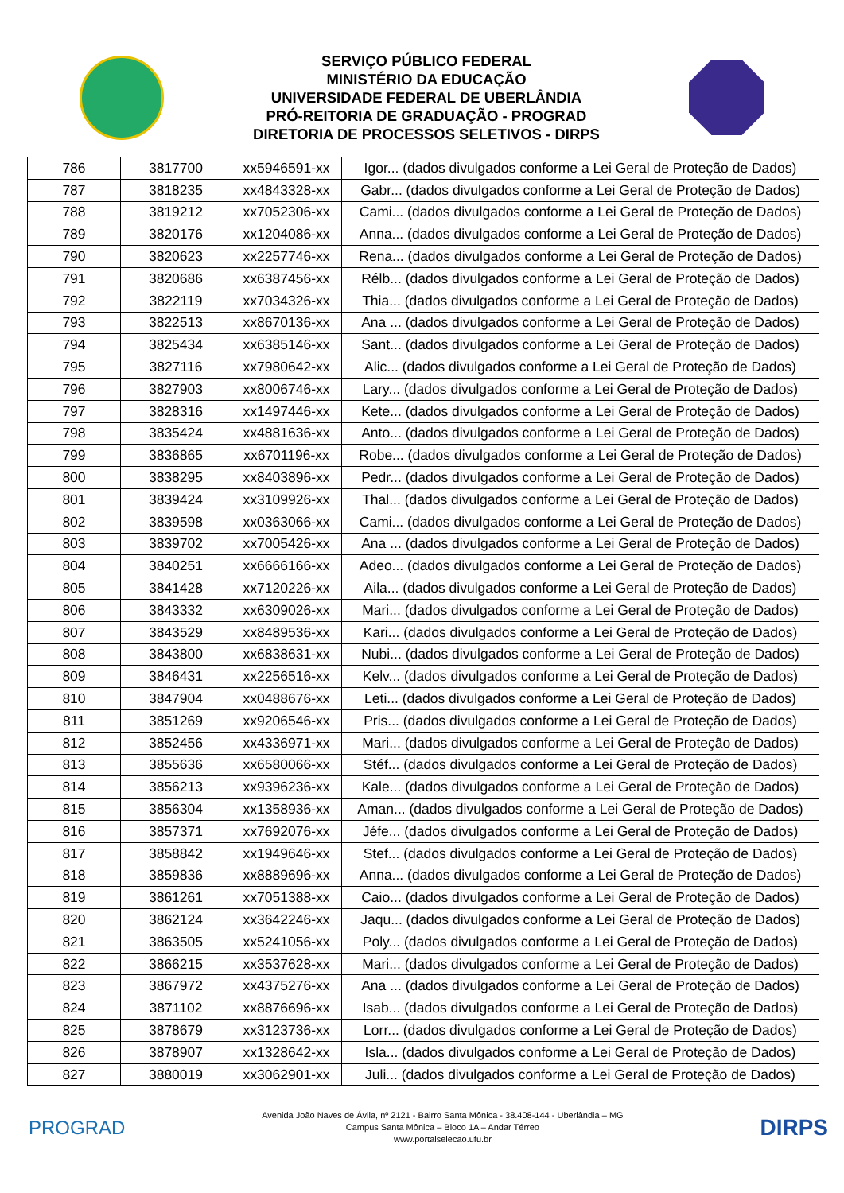SERVIÇO PÚBLICO FEDERAL
MINISTÉRIO DA EDUCAÇÃO
UNIVERSIDADE FEDERAL DE UBERLÂNDIA
PRÓ-REITORIA DE GRADUAÇÃO - PROGRAD
DIRETORIA DE PROCESSOS SELETIVOS - DIRPS
| 786 | 3817700 | xx5946591-xx | Igor... (dados divulgados conforme a Lei Geral de Proteção de Dados) |
| 787 | 3818235 | xx4843328-xx | Gabr... (dados divulgados conforme a Lei Geral de Proteção de Dados) |
| 788 | 3819212 | xx7052306-xx | Cami... (dados divulgados conforme a Lei Geral de Proteção de Dados) |
| 789 | 3820176 | xx1204086-xx | Anna... (dados divulgados conforme a Lei Geral de Proteção de Dados) |
| 790 | 3820623 | xx2257746-xx | Rena... (dados divulgados conforme a Lei Geral de Proteção de Dados) |
| 791 | 3820686 | xx6387456-xx | Rélb... (dados divulgados conforme a Lei Geral de Proteção de Dados) |
| 792 | 3822119 | xx7034326-xx | Thia... (dados divulgados conforme a Lei Geral de Proteção de Dados) |
| 793 | 3822513 | xx8670136-xx | Ana ... (dados divulgados conforme a Lei Geral de Proteção de Dados) |
| 794 | 3825434 | xx6385146-xx | Sant... (dados divulgados conforme a Lei Geral de Proteção de Dados) |
| 795 | 3827116 | xx7980642-xx | Alic... (dados divulgados conforme a Lei Geral de Proteção de Dados) |
| 796 | 3827903 | xx8006746-xx | Lary... (dados divulgados conforme a Lei Geral de Proteção de Dados) |
| 797 | 3828316 | xx1497446-xx | Kete... (dados divulgados conforme a Lei Geral de Proteção de Dados) |
| 798 | 3835424 | xx4881636-xx | Anto... (dados divulgados conforme a Lei Geral de Proteção de Dados) |
| 799 | 3836865 | xx6701196-xx | Robe... (dados divulgados conforme a Lei Geral de Proteção de Dados) |
| 800 | 3838295 | xx8403896-xx | Pedr... (dados divulgados conforme a Lei Geral de Proteção de Dados) |
| 801 | 3839424 | xx3109926-xx | Thal... (dados divulgados conforme a Lei Geral de Proteção de Dados) |
| 802 | 3839598 | xx0363066-xx | Cami... (dados divulgados conforme a Lei Geral de Proteção de Dados) |
| 803 | 3839702 | xx7005426-xx | Ana ... (dados divulgados conforme a Lei Geral de Proteção de Dados) |
| 804 | 3840251 | xx6666166-xx | Adeo... (dados divulgados conforme a Lei Geral de Proteção de Dados) |
| 805 | 3841428 | xx7120226-xx | Aila... (dados divulgados conforme a Lei Geral de Proteção de Dados) |
| 806 | 3843332 | xx6309026-xx | Mari... (dados divulgados conforme a Lei Geral de Proteção de Dados) |
| 807 | 3843529 | xx8489536-xx | Kari... (dados divulgados conforme a Lei Geral de Proteção de Dados) |
| 808 | 3843800 | xx6838631-xx | Nubi... (dados divulgados conforme a Lei Geral de Proteção de Dados) |
| 809 | 3846431 | xx2256516-xx | Kelv... (dados divulgados conforme a Lei Geral de Proteção de Dados) |
| 810 | 3847904 | xx0488676-xx | Leti... (dados divulgados conforme a Lei Geral de Proteção de Dados) |
| 811 | 3851269 | xx9206546-xx | Pris... (dados divulgados conforme a Lei Geral de Proteção de Dados) |
| 812 | 3852456 | xx4336971-xx | Mari... (dados divulgados conforme a Lei Geral de Proteção de Dados) |
| 813 | 3855636 | xx6580066-xx | Stéf... (dados divulgados conforme a Lei Geral de Proteção de Dados) |
| 814 | 3856213 | xx9396236-xx | Kale... (dados divulgados conforme a Lei Geral de Proteção de Dados) |
| 815 | 3856304 | xx1358936-xx | Aman... (dados divulgados conforme a Lei Geral de Proteção de Dados) |
| 816 | 3857371 | xx7692076-xx | Jéfe... (dados divulgados conforme a Lei Geral de Proteção de Dados) |
| 817 | 3858842 | xx1949646-xx | Stef... (dados divulgados conforme a Lei Geral de Proteção de Dados) |
| 818 | 3859836 | xx8889696-xx | Anna... (dados divulgados conforme a Lei Geral de Proteção de Dados) |
| 819 | 3861261 | xx7051388-xx | Caio... (dados divulgados conforme a Lei Geral de Proteção de Dados) |
| 820 | 3862124 | xx3642246-xx | Jaqu... (dados divulgados conforme a Lei Geral de Proteção de Dados) |
| 821 | 3863505 | xx5241056-xx | Poly... (dados divulgados conforme a Lei Geral de Proteção de Dados) |
| 822 | 3866215 | xx3537628-xx | Mari... (dados divulgados conforme a Lei Geral de Proteção de Dados) |
| 823 | 3867972 | xx4375276-xx | Ana ... (dados divulgados conforme a Lei Geral de Proteção de Dados) |
| 824 | 3871102 | xx8876696-xx | Isab... (dados divulgados conforme a Lei Geral de Proteção de Dados) |
| 825 | 3878679 | xx3123736-xx | Lorr... (dados divulgados conforme a Lei Geral de Proteção de Dados) |
| 826 | 3878907 | xx1328642-xx | Isla... (dados divulgados conforme a Lei Geral de Proteção de Dados) |
| 827 | 3880019 | xx3062901-xx | Juli... (dados divulgados conforme a Lei Geral de Proteção de Dados) |
PROGRAD
Avenida João Naves de Ávila, nº 2121 - Bairro Santa Mônica - 38.408-144 - Uberlândia – MG
Campus Santa Mônica – Bloco 1A – Andar Térreo
www.portalselecao.ufu.br
DIRPS